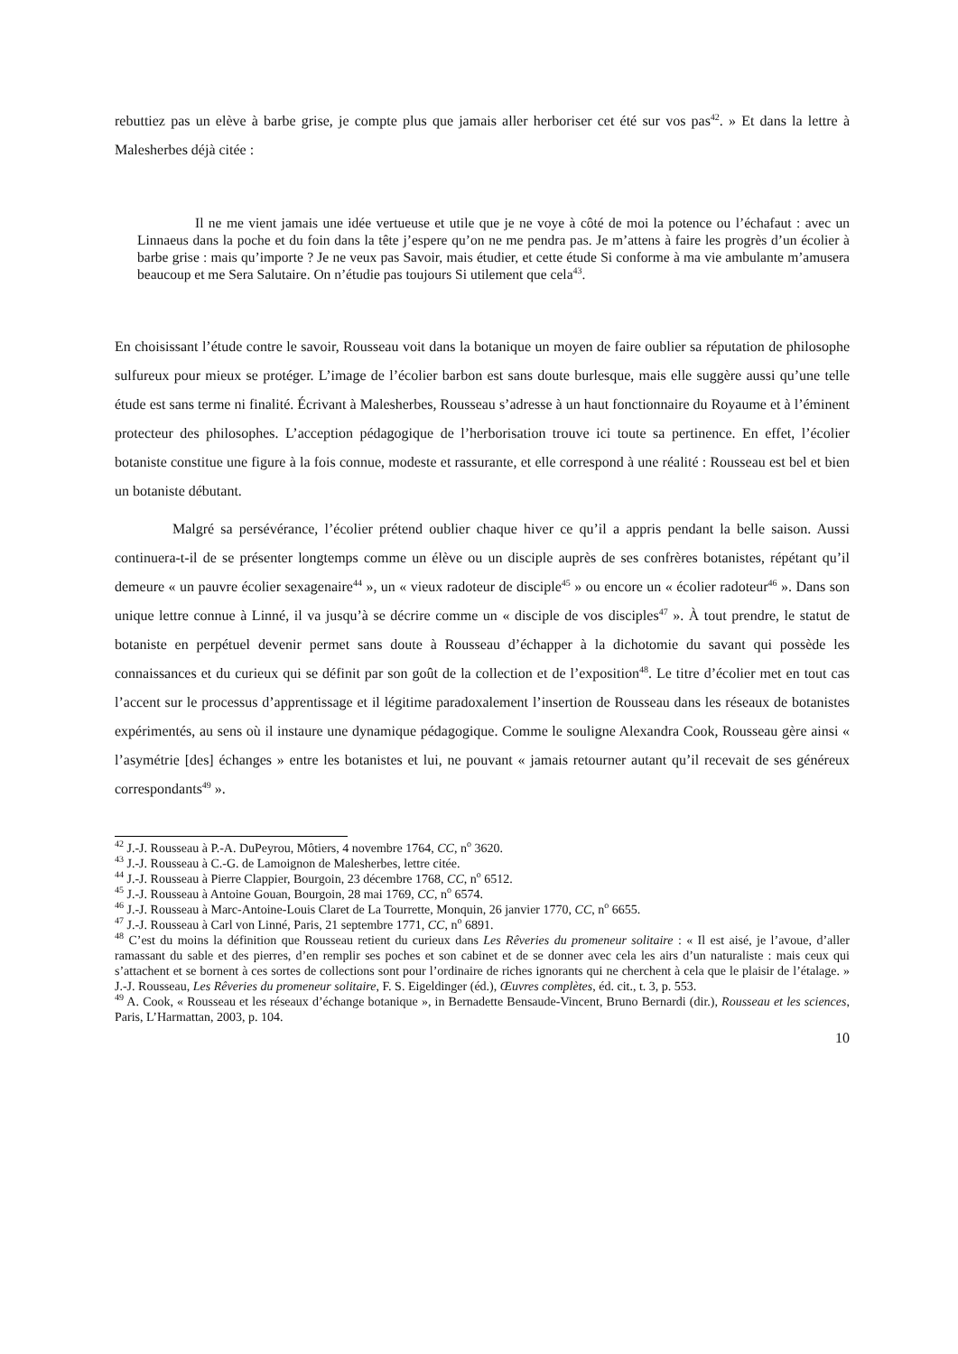rebuttiez pas un elève à barbe grise, je compte plus que jamais aller herboriser cet été sur vos pas<sup>42</sup>. » Et dans la lettre à Malesherbes déjà citée :
Il ne me vient jamais une idée vertueuse et utile que je ne voye à côté de moi la potence ou l’échafaut : avec un Linnaeus dans la poche et du foin dans la tête j’espere qu’on ne me pendra pas. Je m’attens à faire les progrès d’un écolier à barbe grise : mais qu’importe ? Je ne veux pas Savoir, mais étudier, et cette étude Si conforme à ma vie ambulante m’amusera beaucoup et me Sera Salutaire. On n’étudie pas toujours Si utilement que cela<sup>43</sup>.
En choisissant l’étude contre le savoir, Rousseau voit dans la botanique un moyen de faire oublier sa réputation de philosophe sulfureux pour mieux se protéger. L’image de l’écolier barbon est sans doute burlesque, mais elle suggère aussi qu’une telle étude est sans terme ni finalité. Écrivant à Malesherbes, Rousseau s’adresse à un haut fonctionnaire du Royaume et à l’éminent protecteur des philosophes. L’acception pédagogique de l’herborisation trouve ici toute sa pertinence. En effet, l’écolier botaniste constitue une figure à la fois connue, modeste et rassurante, et elle correspond à une réalité : Rousseau est bel et bien un botaniste débutant.
Malgré sa persévérance, l’écolier prétend oublier chaque hiver ce qu’il a appris pendant la belle saison. Aussi continuera-t-il de se présenter longtemps comme un élève ou un disciple auprès de ses confrères botanistes, répétant qu’il demeure « un pauvre écolier sexagenaire<sup>44</sup> », un « vieux radoteur de disciple<sup>45</sup> » ou encore un « écolier radoteur<sup>46</sup> ». Dans son unique lettre connue à Linné, il va jusqu’à se décrire comme un « disciple de vos disciples<sup>47</sup> ». À tout prendre, le statut de botaniste en perpétuel devenir permet sans doute à Rousseau d’échapper à la dichotomie du savant qui possède les connaissances et du curieux qui se définit par son goût de la collection et de l’exposition<sup>48</sup>. Le titre d’écolier met en tout cas l’accent sur le processus d’apprentissage et il légitime paradoxalement l’insertion de Rousseau dans les réseaux de botanistes expérimentés, au sens où il instaure une dynamique pédagogique. Comme le souligne Alexandra Cook, Rousseau gère ainsi « l’asymétrie [des] échanges » entre les botanistes et lui, ne pouvant « jamais retourner autant qu’il recevait de ses généreux correspondants<sup>49</sup> ».
<sup>42</sup> J.-J. Rousseau à P.-A. DuPeyrou, Môtiers, 4 novembre 1764, CC, n<sup>o</sup> 3620.
<sup>43</sup> J.-J. Rousseau à C.-G. de Lamoignon de Malesherbes, lettre citée.
<sup>44</sup> J.-J. Rousseau à Pierre Clappier, Bourgoin, 23 décembre 1768, CC, n<sup>o</sup> 6512.
<sup>45</sup> J.-J. Rousseau à Antoine Gouan, Bourgoin, 28 mai 1769, CC, n<sup>o</sup> 6574.
<sup>46</sup> J.-J. Rousseau à Marc-Antoine-Louis Claret de La Tourrette, Monquin, 26 janvier 1770, CC, n<sup>o</sup> 6655.
<sup>47</sup> J.-J. Rousseau à Carl von Linné, Paris, 21 septembre 1771, CC, n<sup>o</sup> 6891.
<sup>48</sup> C’est du moins la définition que Rousseau retient du curieux dans Les Rêveries du promeneur solitaire : « Il est aisé, je l’avoue, d’aller ramassant du sable et des pierres, d’en remplir ses poches et son cabinet et de se donner avec cela les airs d’un naturaliste : mais ceux qui s’attachent et se bornent à ces sortes de collections sont pour l’ordinaire de riches ignorants qui ne cherchent à cela que le plaisir de l’étalage. » J.-J. Rousseau, Les Rêveries du promeneur solitaire, F. S. Eigeldinger (éd.), Œuvres complètes, éd. cit., t. 3, p. 553.
<sup>49</sup> A. Cook, « Rousseau et les réseaux d’échange botanique », in Bernadette Bensaude-Vincent, Bruno Bernardi (dir.), Rousseau et les sciences, Paris, L’Harmattan, 2003, p. 104.
10